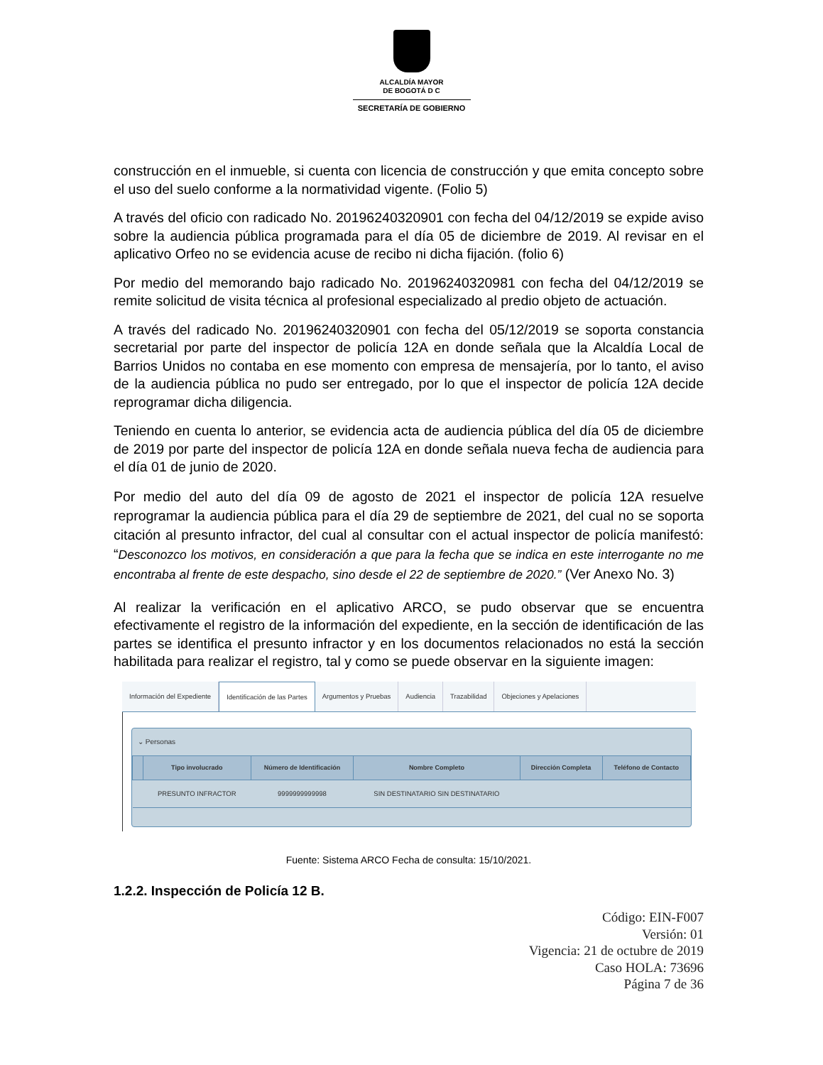ALCALDÍA MAYOR
DE BOGOTÁ D C
SECRETARÍA DE GOBIERNO
construcción en el inmueble, si cuenta con licencia de construcción y que emita concepto sobre el uso del suelo conforme a la normatividad vigente. (Folio 5)
A través del oficio con radicado No. 20196240320901 con fecha del 04/12/2019 se expide aviso sobre la audiencia pública programada para el día 05 de diciembre de 2019. Al revisar en el aplicativo Orfeo no se evidencia acuse de recibo ni dicha fijación. (folio 6)
Por medio del memorando bajo radicado No. 20196240320981 con fecha del 04/12/2019 se remite solicitud de visita técnica al profesional especializado al predio objeto de actuación.
A través del radicado No. 20196240320901 con fecha del 05/12/2019 se soporta constancia secretarial por parte del inspector de policía 12A en donde señala que la Alcaldía Local de Barrios Unidos no contaba en ese momento con empresa de mensajería, por lo tanto, el aviso de la audiencia pública no pudo ser entregado, por lo que el inspector de policía 12A decide reprogramar dicha diligencia.
Teniendo en cuenta lo anterior, se evidencia acta de audiencia pública del día 05 de diciembre de 2019 por parte del inspector de policía 12A en donde señala nueva fecha de audiencia para el día 01 de junio de 2020.
Por medio del auto del día 09 de agosto de 2021 el inspector de policía 12A resuelve reprogramar la audiencia pública para el día 29 de septiembre de 2021, del cual no se soporta citación al presunto infractor, del cual al consultar con el actual inspector de policía manifestó: “Desconozco los motivos, en consideración a que para la fecha que se indica en este interrogante no me encontraba al frente de este despacho, sino desde el 22 de septiembre de 2020.” (Ver Anexo No. 3)
Al realizar la verificación en el aplicativo ARCO, se pudo observar que se encuentra efectivamente el registro de la información del expediente, en la sección de identificación de las partes se identifica el presunto infractor y en los documentos relacionados no está la sección habilitada para realizar el registro, tal y como se puede observar en la siguiente imagen:
Información del Expediente Identificación de las Partes Argumentos y Pruebas Audiencia Trazabilidad Objeciones y Apelaciones
⌄ Personas
| | Tipo involucrado | Número de Identificación | Nombre Completo | Dirección Completa | Teléfono de Contacto |
| --- | --- | --- | --- | --- | --- |
| | PRESUNTO INFRACTOR | 9999999999998 | SIN DESTINATARIO SIN DESTINATARIO | | |
Fuente: Sistema ARCO Fecha de consulta: 15/10/2021.
1.2.2. Inspección de Policía 12 B.
Código: EIN-F007
Versión: 01
Vigencia: 21 de octubre de 2019
Caso HOLA: 73696
Página 7 de 36